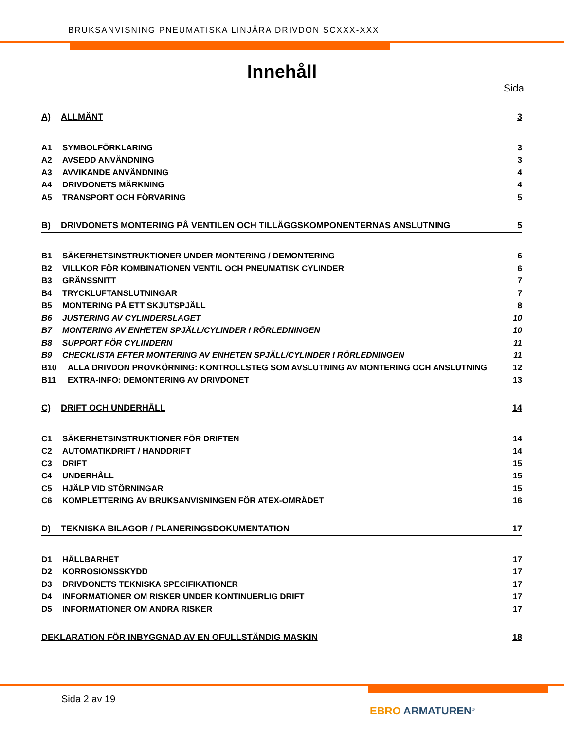BRUKSANVISNING PNEUMATISKA LINJÄRA DRIVDON SCXXX-XXX
Innehåll
Sida
A) ALLMÄNT 3
A1 SYMBOLFÖRKLARING 3
A2 AVSEDD ANVÄNDNING 3
A3 AVVIKANDE ANVÄNDNING 4
A4 DRIVDONETS MÄRKNING 4
A5 TRANSPORT OCH FÖRVARING 5
B) DRIVDONETS MONTERING PÅ VENTILEN OCH TILLÄGGSKOMPONENTERNAS ANSLUTNING 5
B1 SÄKERHETSINSTRUKTIONER UNDER MONTERING / DEMONTERING 6
B2 VILLKOR FÖR KOMBINATIONEN VENTIL OCH PNEUMATISK CYLINDER 6
B3 GRÄNSSNITT 7
B4 TRYCKLUFTANSLUTNINGAR 7
B5 MONTERING PÅ ETT SKJUTSPJÄLL 8
B6 JUSTERING AV CYLINDERSLAGET 10
B7 MONTERING AV ENHETEN SPJÄLL/CYLINDER I RÖRLEDNINGEN 10
B8 SUPPORT FÖR CYLINDERN 11
B9 CHECKLISTA EFTER MONTERING AV ENHETEN SPJÄLL/CYLINDER I RÖRLEDNINGEN 11
B10 ALLA DRIVDON PROVKÖRNING: KONTROLLSTEG SOM AVSLUTNING AV MONTERING OCH ANSLUTNING 12
B11 EXTRA-INFO: DEMONTERING AV DRIVDONET 13
C) DRIFT OCH UNDERHÅLL 14
C1 SÄKERHETSINSTRUKTIONER FÖR DRIFTEN 14
C2 AUTOMATIKDRIFT / HANDDRIFT 14
C3 DRIFT 15
C4 UNDERHÅLL 15
C5 HJÄLP VID STÖRNINGAR 15
C6 KOMPLETTERING AV BRUKSANVISNINGEN FÖR ATEX-OMRÅDET 16
D) TEKNISKA BILAGOR / PLANERINGSDOKUMENTATION 17
D1 HÅLLBARHET 17
D2 KORROSIONSSKYDD 17
D3 DRIVDONETS TEKNISKA SPECIFIKATIONER 17
D4 INFORMATIONER OM RISKER UNDER KONTINUERLIG DRIFT 17
D5 INFORMATIONER OM ANDRA RISKER 17
DEKLARATION FÖR INBYGGNAD AV EN OFULLSTÄNDIG MASKIN 18
Sida 2 av 19
EBRO ARMATUREN<sup>®</sup>